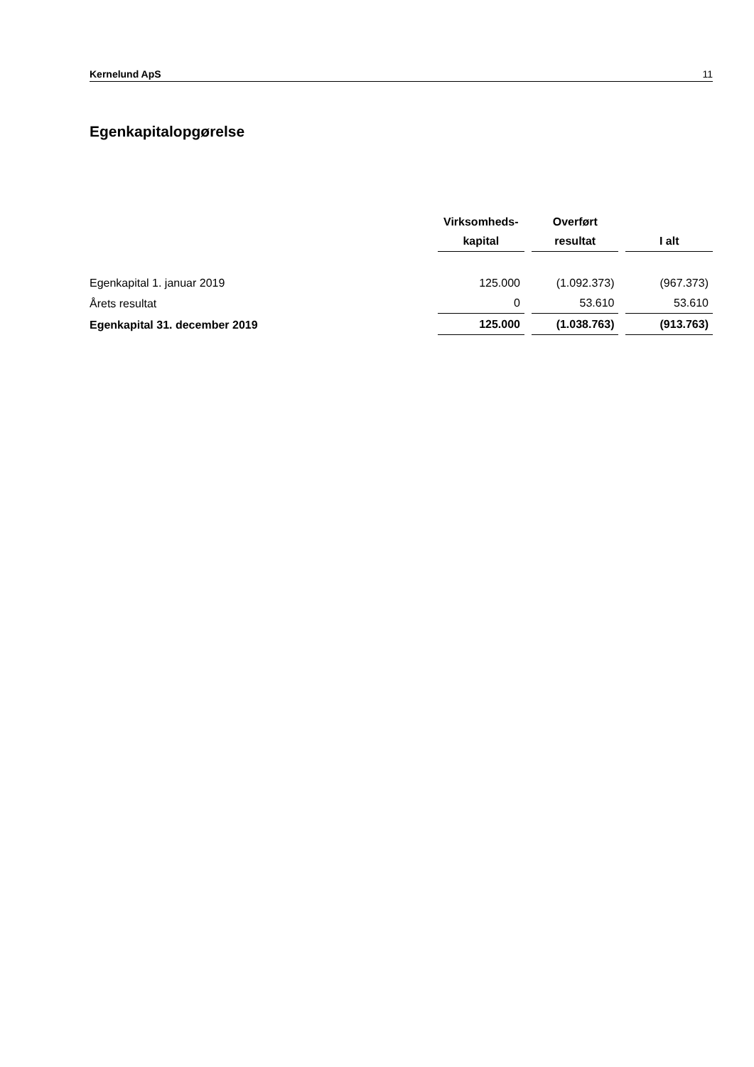Kernelund ApS 11
Egenkapitalopgørelse
| | Virksomheds- kapital | Overført resultat | I alt |
| --- | --- | --- | --- |
| Egenkapital 1. januar 2019 | 125.000 | (1.092.373) | (967.373) |
| Årets resultat | 0 | 53.610 | 53.610 |
| Egenkapital 31. december 2019 | 125.000 | (1.038.763) | (913.763) |